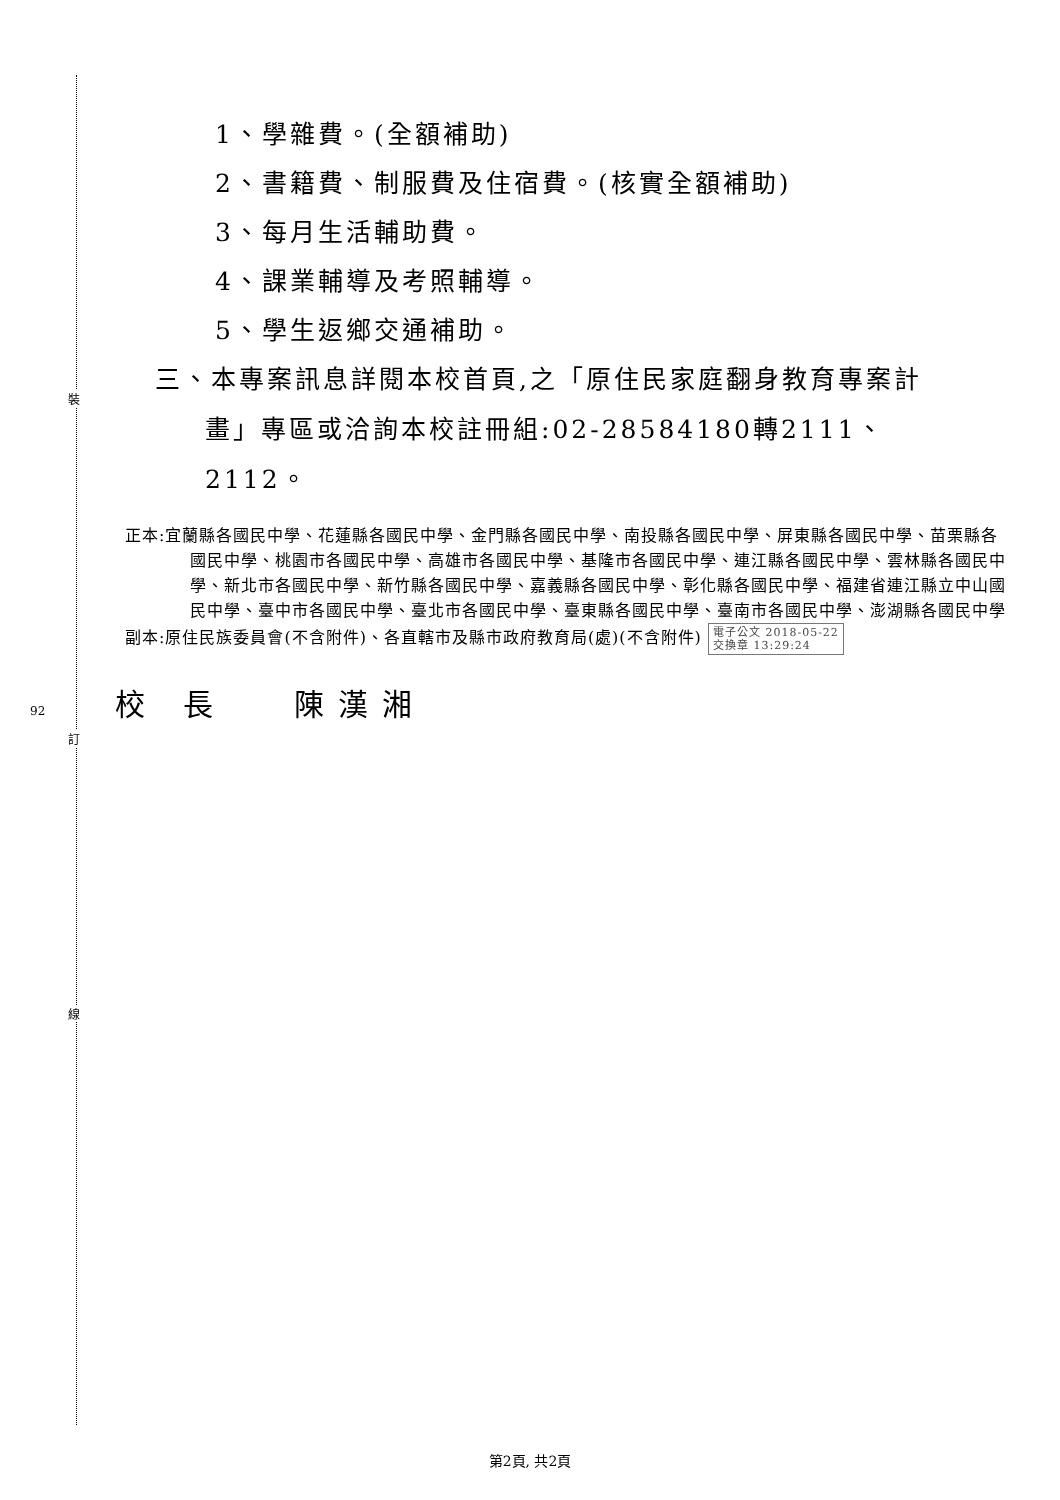裝
訂
線
1、學雜費。(全額補助)
2、書籍費、制服費及住宿費。(核實全額補助)
3、每月生活輔助費。
4、課業輔導及考照輔導。
5、學生返鄉交通補助。
三、本專案訊息詳閱本校首頁,之「原住民家庭翻身教育專案計畫」專區或洽詢本校註冊組:02-28584180轉2111、2112。
正本:宜蘭縣各國民中學、花蓮縣各國民中學、金門縣各國民中學、南投縣各國民中學、屏東縣各國民中學、苗栗縣各國民中學、桃園市各國民中學、高雄市各國民中學、基隆市各國民中學、連江縣各國民中學、雲林縣各國民中學、新北市各國民中學、新竹縣各國民中學、嘉義縣各國民中學、彰化縣各國民中學、福建省連江縣立中山國民中學、臺中市各國民中學、臺北市各國民中學、臺東縣各國民中學、臺南市各國民中學、澎湖縣各國民中學
副本:原住民族委員會(不含附件)、各直轄市及縣市政府教育局(處)(不含附件) 電子公文 2018-05-22
交換章 13:29:24
92 校 長　 陳漢湘
第2頁, 共2頁